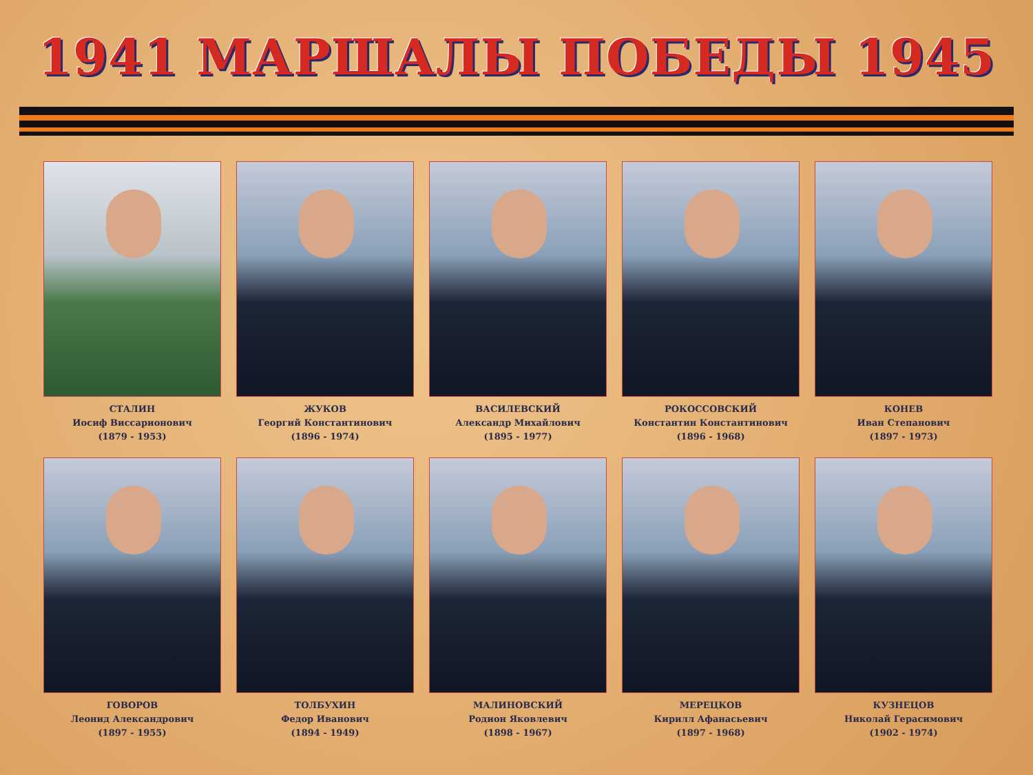1941 МАРШАЛЫ ПОБЕДЫ 1945
СТАЛИН
Иосиф Виссарионович
(1879 - 1953)
ЖУКОВ
Георгий Константинович
(1896 - 1974)
ВАСИЛЕВСКИЙ
Александр Михайлович
(1895 - 1977)
РОКОССОВСКИЙ
Константин Константинович
(1896 - 1968)
КОНЕВ
Иван Степанович
(1897 - 1973)
ГОВОРОВ
Леонид Александрович
(1897 - 1955)
ТОЛБУХИН
Федор Иванович
(1894 - 1949)
МАЛИНОВСКИЙ
Родион Яковлевич
(1898 - 1967)
МЕРЕЦКОВ
Кирилл Афанасьевич
(1897 - 1968)
КУЗНЕЦОВ
Николай Герасимович
(1902 - 1974)